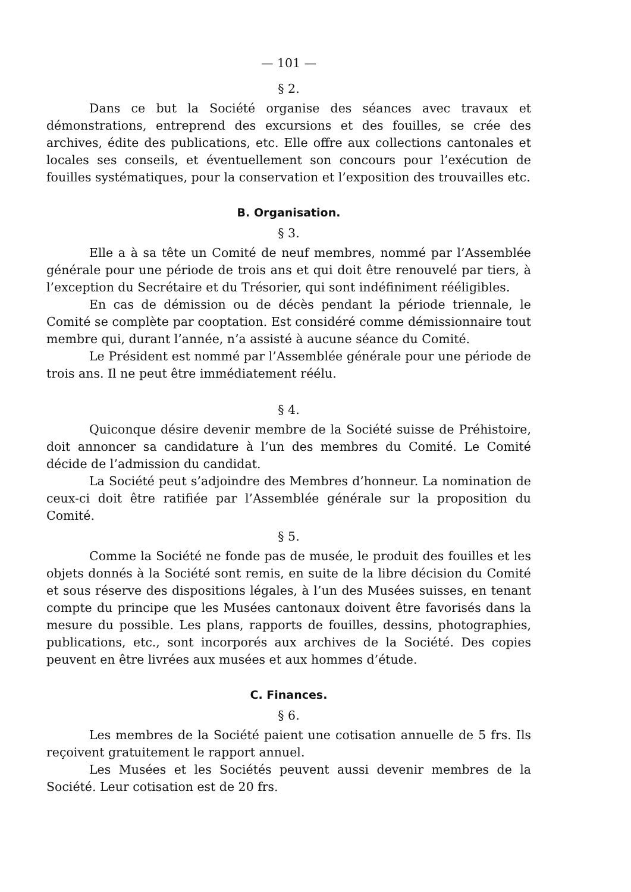— 101 —
§ 2.
Dans ce but la Société organise des séances avec travaux et démonstrations, entreprend des excursions et des fouilles, se crée des archives, édite des publications, etc. Elle offre aux collections cantonales et locales ses conseils, et éventuellement son concours pour l’exécution de fouilles systématiques, pour la conservation et l’exposition des trouvailles etc.
B. Organisation.
§ 3.
Elle a à sa tête un Comité de neuf membres, nommé par l’Assemblée générale pour une période de trois ans et qui doit être renouvelé par tiers, à l’exception du Secrétaire et du Trésorier, qui sont indéfiniment rééligibles.
En cas de démission ou de décès pendant la période triennale, le Comité se complète par cooptation. Est considéré comme démissionnaire tout membre qui, durant l’année, n’a assisté à aucune séance du Comité.
Le Président est nommé par l’Assemblée générale pour une période de trois ans. Il ne peut être immédiatement réélu.
§ 4.
Quiconque désire devenir membre de la Société suisse de Préhistoire, doit annoncer sa candidature à l’un des membres du Comité. Le Comité décide de l’admission du candidat.
La Société peut s’adjoindre des Membres d’honneur. La nomination de ceux-ci doit être ratifiée par l’Assemblée générale sur la proposition du Comité.
§ 5.
Comme la Société ne fonde pas de musée, le produit des fouilles et les objets donnés à la Société sont remis, en suite de la libre décision du Comité et sous réserve des dispositions légales, à l’un des Musées suisses, en tenant compte du principe que les Musées cantonaux doivent être favorisés dans la mesure du possible. Les plans, rapports de fouilles, dessins, photographies, publications, etc., sont incorporés aux archives de la Société. Des copies peuvent en être livrées aux musées et aux hommes d’étude.
C. Finances.
§ 6.
Les membres de la Société paient une cotisation annuelle de 5 frs. Ils reçoivent gratuitement le rapport annuel.
Les Musées et les Sociétés peuvent aussi devenir membres de la Société. Leur cotisation est de 20 frs.